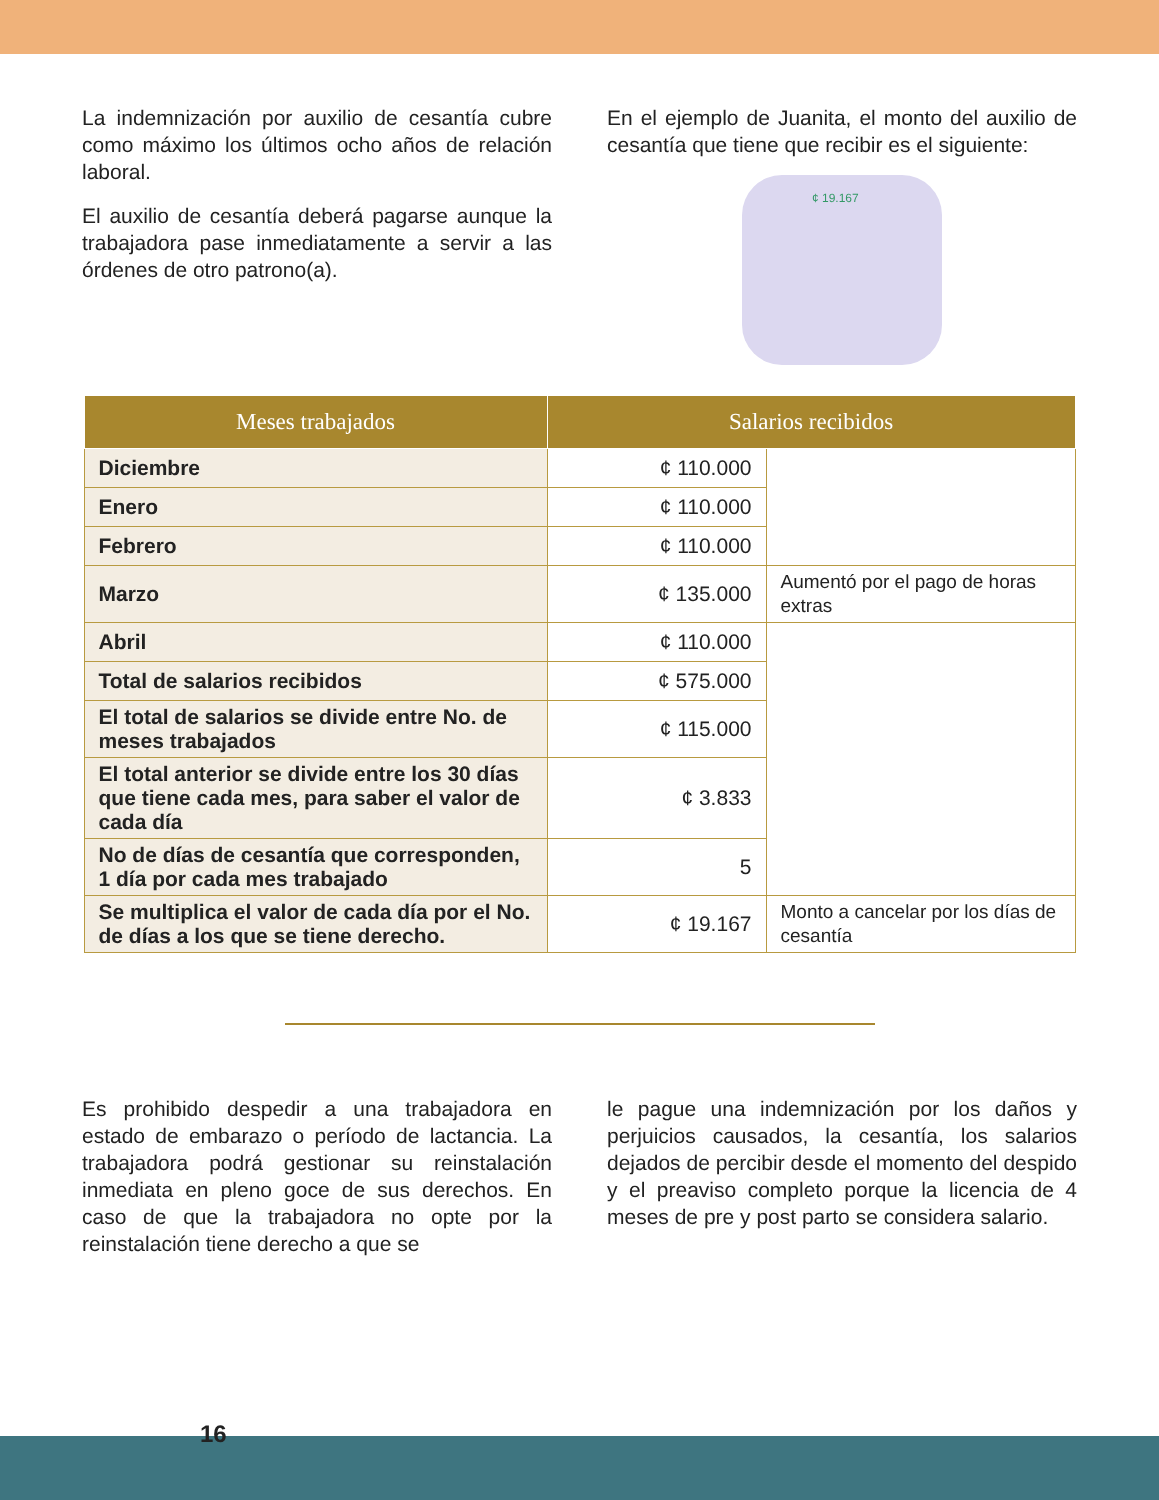La indemnización por auxilio de cesantía cubre como máximo los últimos ocho años de relación laboral.
El auxilio de cesantía deberá pagarse aunque la trabajadora pase inmediatamente a servir a las órdenes de otro patrono(a).
En el ejemplo de Juanita, el monto del auxilio de cesantía que tiene que recibir es el siguiente:
¢ 19.167
| Meses trabajados | Salarios recibidos | |
| --- | --- | --- |
| Diciembre | ¢ 110.000 | |
| Enero | ¢ 110.000 | |
| Febrero | ¢ 110.000 | |
| Marzo | ¢ 135.000 | Aumentó por el pago de horas extras |
| Abril | ¢ 110.000 | |
| Total de salarios recibidos | ¢ 575.000 | |
| El total de salarios se divide entre No. de meses trabajados | ¢ 115.000 | |
| El total anterior se divide entre los 30 días que tiene cada mes, para saber el valor de cada día | ¢ 3.833 | |
| No de días de cesantía que corresponden, 1 día por cada mes trabajado | 5 | |
| Se multiplica el valor de cada día por el No. de días a los que se tiene derecho. | ¢ 19.167 | Monto a cancelar por los días de cesantía |
Es prohibido despedir a una trabajadora en estado de embarazo o período de lactancia. La trabajadora podrá gestionar su reinstalación inmediata en pleno goce de sus derechos. En caso de que la trabajadora no opte por la reinstalación tiene derecho a que se
le pague una indemnización por los daños y perjuicios causados, la cesantía, los salarios dejados de percibir desde el momento del despido y el preaviso completo porque la licencia de 4 meses de pre y post parto se considera salario.
16